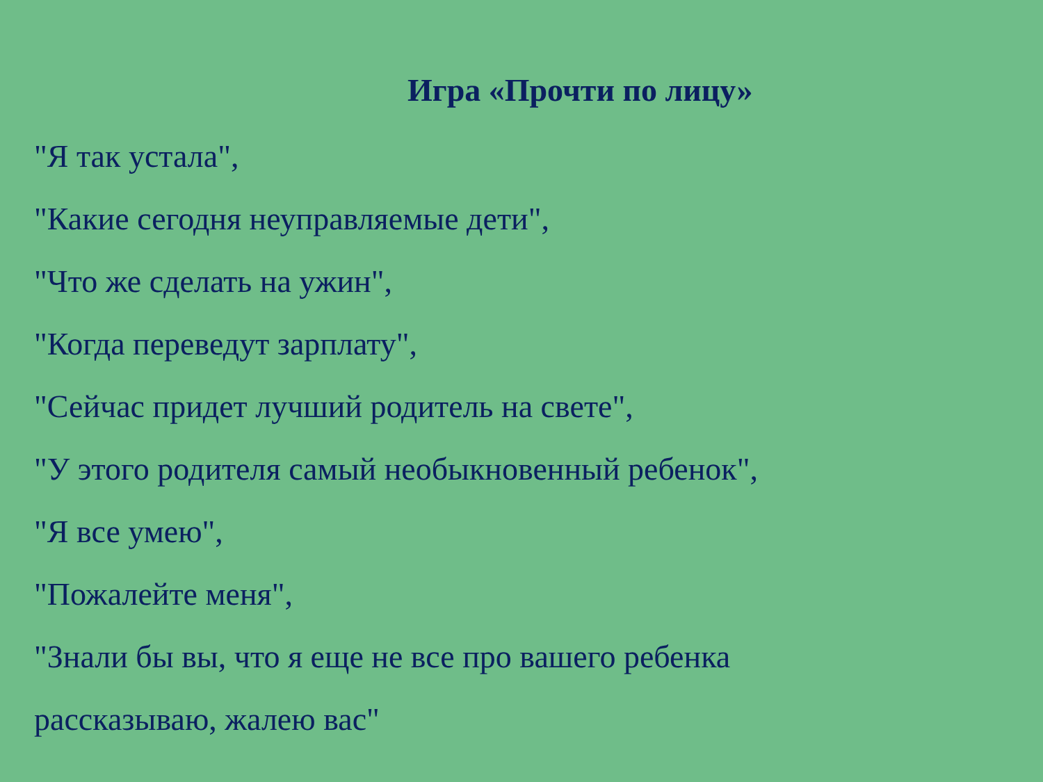Игра «Прочти по лицу»
"Я так устала",
"Какие сегодня неуправляемые дети",
"Что же сделать на ужин",
"Когда переведут зарплату",
"Сейчас придет лучший родитель на свете",
"У этого родителя самый необыкновенный ребенок",
"Я все умею",
"Пожалейте меня",
"Знали бы вы, что я еще не все про вашего ребенка
рассказываю, жалею вас"